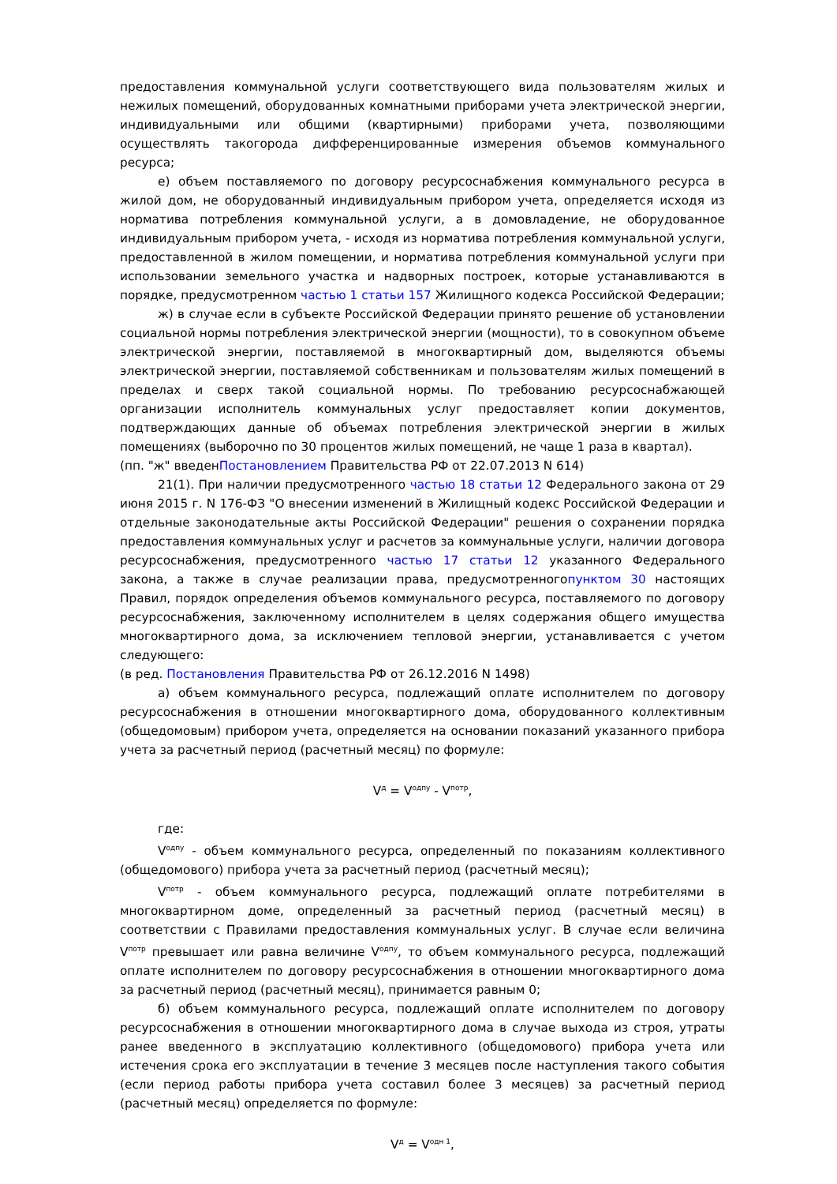предоставления коммунальной услуги соответствующего вида пользователям жилых и нежилых помещений, оборудованных комнатными приборами учета электрической энергии, индивидуальными или общими (квартирными) приборами учета, позволяющими осуществлять такогорода дифференцированные измерения объемов коммунального ресурса;
е) объем поставляемого по договору ресурсоснабжения коммунального ресурса в жилой дом, не оборудованный индивидуальным прибором учета, определяется исходя из норматива потребления коммунальной услуги, а в домовладение, не оборудованное индивидуальным прибором учета, - исходя из норматива потребления коммунальной услуги, предоставленной в жилом помещении, и норматива потребления коммунальной услуги при использовании земельного участка и надворных построек, которые устанавливаются в порядке, предусмотренном частью 1 статьи 157 Жилищного кодекса Российской Федерации;
ж) в случае если в субъекте Российской Федерации принято решение об установлении социальной нормы потребления электрической энергии (мощности), то в совокупном объеме электрической энергии, поставляемой в многоквартирный дом, выделяются объемы электрической энергии, поставляемой собственникам и пользователям жилых помещений в пределах и сверх такой социальной нормы. По требованию ресурсоснабжающей организации исполнитель коммунальных услуг предоставляет копии документов, подтверждающих данные об объемах потребления электрической энергии в жилых помещениях (выборочно по 30 процентов жилых помещений, не чаще 1 раза в квартал).
(пп. "ж" введенПостановлением Правительства РФ от 22.07.2013 N 614)
21(1). При наличии предусмотренного частью 18 статьи 12 Федерального закона от 29 июня 2015 г. N 176-ФЗ "О внесении изменений в Жилищный кодекс Российской Федерации и отдельные законодательные акты Российской Федерации" решения о сохранении порядка предоставления коммунальных услуг и расчетов за коммунальные услуги, наличии договора ресурсоснабжения, предусмотренного частью 17 статьи 12 указанного Федерального закона, а также в случае реализации права, предусмотренногопунктом 30 настоящих Правил, порядок определения объемов коммунального ресурса, поставляемого по договору ресурсоснабжения, заключенному исполнителем в целях содержания общего имущества многоквартирного дома, за исключением тепловой энергии, устанавливается с учетом следующего:
(в ред. Постановления Правительства РФ от 26.12.2016 N 1498)
а) объем коммунального ресурса, подлежащий оплате исполнителем по договору ресурсоснабжения в отношении многоквартирного дома, оборудованного коллективным (общедомовым) прибором учета, определяется на основании показаний указанного прибора учета за расчетный период (расчетный месяц) по формуле:
V<sup>д</sup> = V<sup>одпу</sup> - V<sup>потр</sup>,
где:
V<sup>одпу</sup> - объем коммунального ресурса, определенный по показаниям коллективного (общедомового) прибора учета за расчетный период (расчетный месяц);
V<sup>потр</sup> - объем коммунального ресурса, подлежащий оплате потребителями в многоквартирном доме, определенный за расчетный период (расчетный месяц) в соответствии с Правилами предоставления коммунальных услуг. В случае если величина V<sup>потр</sup> превышает или равна величине V<sup>одпу</sup>, то объем коммунального ресурса, подлежащий оплате исполнителем по договору ресурсоснабжения в отношении многоквартирного дома за расчетный период (расчетный месяц), принимается равным 0;
б) объем коммунального ресурса, подлежащий оплате исполнителем по договору ресурсоснабжения в отношении многоквартирного дома в случае выхода из строя, утраты ранее введенного в эксплуатацию коллективного (общедомового) прибора учета или истечения срока его эксплуатации в течение 3 месяцев после наступления такого события (если период работы прибора учета составил более 3 месяцев) за расчетный период (расчетный месяц) определяется по формуле:
V<sup>д</sup> = V<sup>одн 1</sup>,